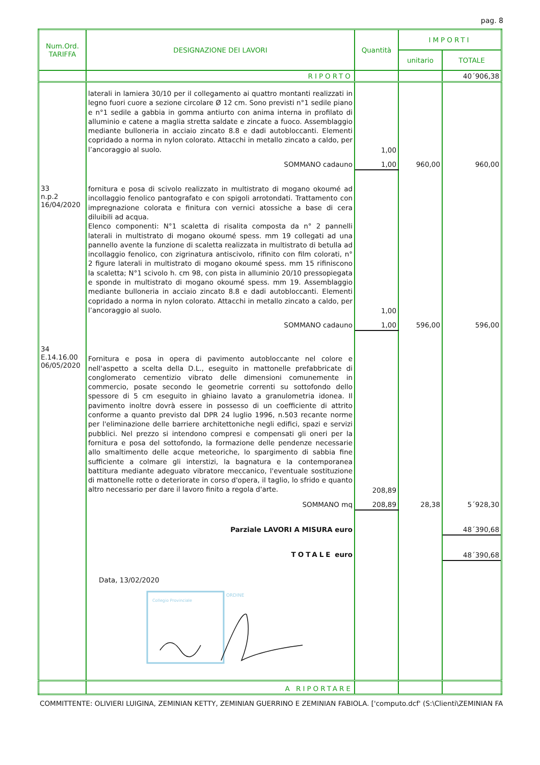pag. 8
| Num.Ord. TARIFFA | DESIGNAZIONE DEI LAVORI | Quantità | IMPORTI | |
| --- | --- | --- | --- | --- |
| | | | unitario | TOTALE |
| | RIPORTO | | | 40´906,38 |
| | laterali in lamiera 30/10 per il collegamento ai quattro montanti realizzati in legno fuori cuore a sezione circolare Ø 12 cm. Sono previsti n°1 sedile piano e n°1 sedile a gabbia in gomma antiurto con anima interna in profilato di alluminio e catene a maglia stretta saldate e zincate a fuoco. Assemblaggio mediante bulloneria in acciaio zincato 8.8 e dadi autobloccanti. Elementi copridado a norma in nylon colorato. Attacchi in metallo zincato a caldo, per l’ancoraggio al suolo. | 1,00 | | |
| | SOMMANO cadauno | 1,00 | 960,00 | 960,00 |
| 33 n.p.2 16/04/2020 | fornitura e posa di scivolo realizzato in multistrato di mogano okoumé ad incollaggio fenolico pantografato e con spigoli arrotondati. Trattamento con impregnazione colorata e finitura con vernici atossiche a base di cera diluibili ad acqua. Elenco componenti: N°1 scaletta di risalita composta da n° 2 pannelli laterali in multistrato di mogano okoumé spess. mm 19 collegati ad una pannello avente la funzione di scaletta realizzata in multistrato di betulla ad incollaggio fenolico, con zigrinatura antiscivolo, rifinito con film colorati, n° 2 figure laterali in multistrato di mogano okoumé spess. mm 15 rifiniscono la scaletta; N°1 scivolo h. cm 98, con pista in alluminio 20/10 pressopiegata e sponde in multistrato di mogano okoumé spess. mm 19. Assemblaggio mediante bulloneria in acciaio zincato 8.8 e dadi autobloccanti. Elementi copridado a norma in nylon colorato. Attacchi in metallo zincato a caldo, per l’ancoraggio al suolo. | 1,00 | | |
| | SOMMANO cadauno | 1,00 | 596,00 | 596,00 |
| 34 E.14.16.00 06/05/2020 | Fornitura e posa in opera di pavimento autobloccante nel colore e nell'aspetto a scelta della D.L., eseguito in mattonelle prefabbricate di conglomerato cementizio vibrato delle dimensioni comunemente in commercio, posate secondo le geometrie correnti su sottofondo dello spessore di 5 cm eseguito in ghiaino lavato a granulometria idonea. Il pavimento inoltre dovrà essere in possesso di un coefficiente di attrito conforme a quanto previsto dal DPR 24 luglio 1996, n.503 recante norme per l'eliminazione delle barriere architettoniche negli edifici, spazi e servizi pubblici. Nel prezzo si intendono compresi e compensati gli oneri per la fornitura e posa del sottofondo, la formazione delle pendenze necessarie allo smaltimento delle acque meteoriche, lo spargimento di sabbia fine sufficiente a colmare gli interstizi, la bagnatura e la contemporanea battitura mediante adeguato vibratore meccanico, l'eventuale sostituzione di mattonelle rotte o deteriorate in corso d'opera, il taglio, lo sfrido e quanto altro necessario per dare il lavoro finito a regola d'arte. | 208,89 | | |
| | SOMMANO mq | 208,89 | 28,38 | 5´928,30 |
| | Parziale LAVORI A MISURA euro | | | 48´390,68 |
| | TOTALE euro | | | 48´390,68 |
| | Data, 13/02/2020 Collegio Provinciale ORDINE | | | |
| | A RIPORTARE | | | |
COMMITTENTE: OLIVIERI LUIGINA, ZEMINIAN KETTY, ZEMINIAN GUERRINO E ZEMINIAN FABIOLA. ['computo.dcf' (S:\Clienti\ZEMINIAN FA